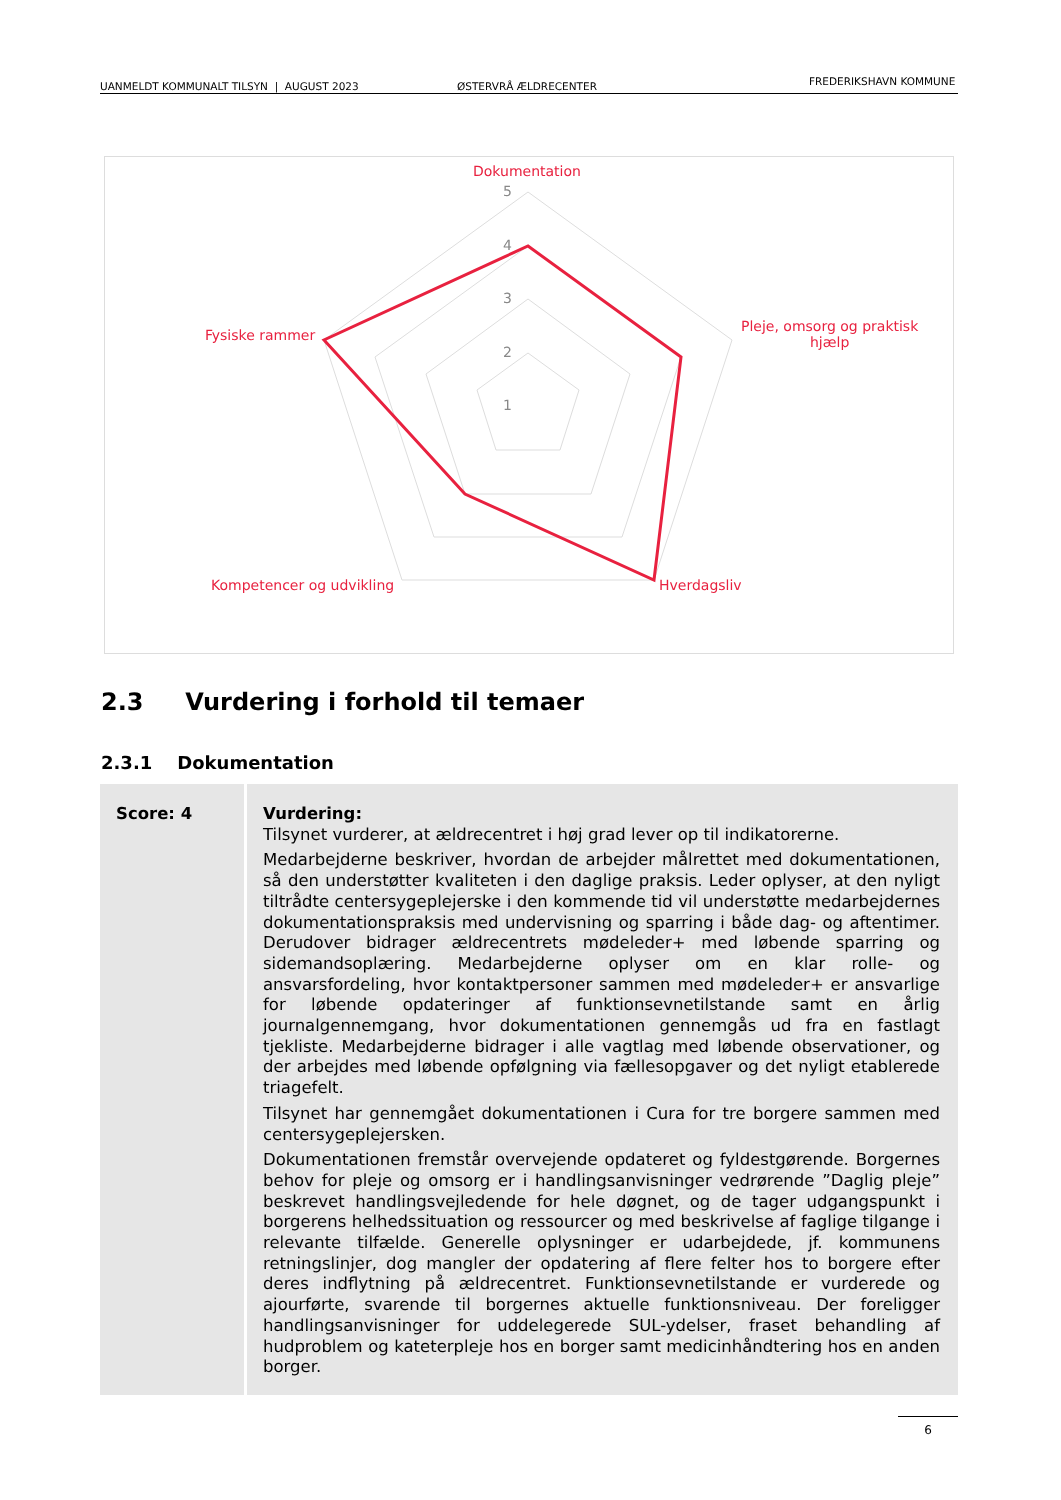UANMELDT KOMMUNALT TILSYN | AUGUST 2023 ØSTERVRÅ ÆLDRECENTER FREDERIKSHAVN KOMMUNE
Dokumentation
Pleje, omsorg og praktisk
hjælp
Fysiske rammer
Kompetencer og udvikling Hverdagsliv
5
4
3
2
1
2.3 Vurdering i forhold til temaer
2.3.1 Dokumentation
| Score: 4 | Vurdering: Tilsynet vurderer, at ældrecentret i høj grad lever op til indikatorerne. Medarbejderne beskriver, hvordan de arbejder målrettet med dokumentationen, så den understøtter kvaliteten i den daglige praksis. Leder oplyser, at den nyligt tiltrådte centersygeplejerske i den kommende tid vil understøtte medarbejdernes dokumentationspraksis med undervisning og sparring i både dag- og aftentimer. Derudover bidrager ældrecentrets mødeleder+ med løbende sparring og sidemandsoplæring. Medarbejderne oplyser om en klar rolle- og ansvarsfordeling, hvor kontaktpersoner sammen med mødeleder+ er ansvarlige for løbende opdateringer af funktionsevnetilstande samt en årlig journalgennemgang, hvor dokumentationen gennemgås ud fra en fastlagt tjekliste. Medarbejderne bidrager i alle vagtlag med løbende observationer, og der arbejdes med løbende opfølgning via fællesopgaver og det nyligt etablerede triagefelt. Tilsynet har gennemgået dokumentationen i Cura for tre borgere sammen med centersygeplejersken. Dokumentationen fremstår overvejende opdateret og fyldestgørende. Borgernes behov for pleje og omsorg er i handlingsanvisninger vedrørende ”Daglig pleje” beskrevet handlingsvejledende for hele døgnet, og de tager udgangspunkt i borgerens helhedssituation og ressourcer og med beskrivelse af faglige tilgange i relevante tilfælde. Generelle oplysninger er udarbejdede, jf. kommunens retningslinjer, dog mangler der opdatering af flere felter hos to borgere efter deres indflytning på ældrecentret. Funktionsevnetilstande er vurderede og ajourførte, svarende til borgernes aktuelle funktionsniveau. Der foreligger handlingsanvisninger for uddelegerede SUL-ydelser, fraset behandling af hudproblem og kateterpleje hos en borger samt medicinhåndtering hos en anden borger. |
6